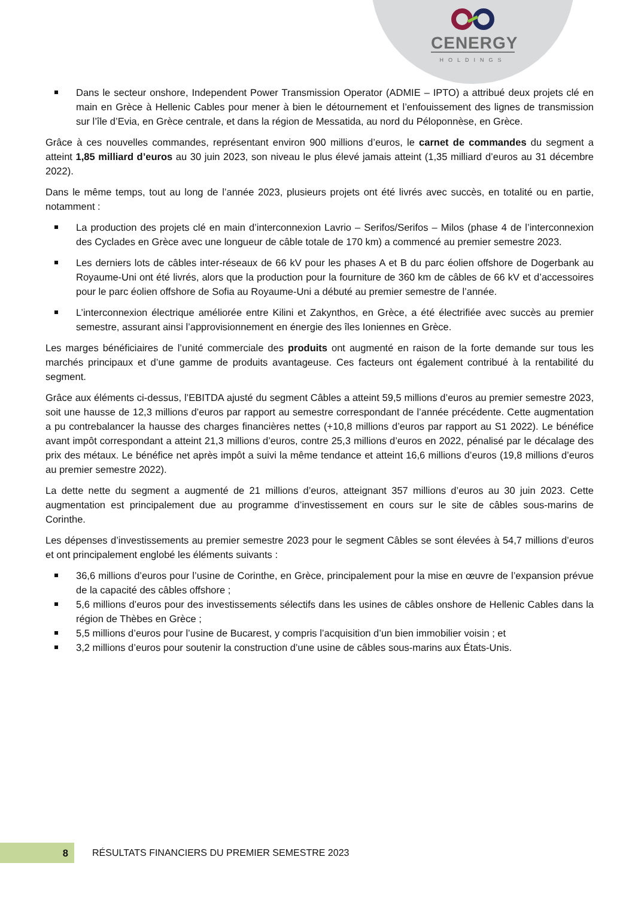CENERGY
HOLDINGS
Dans le secteur onshore, Independent Power Transmission Operator (ADMIE – IPTO) a attribué deux projets clé en main en Grèce à Hellenic Cables pour mener à bien le détournement et l’enfouissement des lignes de transmission sur l’île d’Evia, en Grèce centrale, et dans la région de Messatida, au nord du Péloponnèse, en Grèce.
Grâce à ces nouvelles commandes, représentant environ 900 millions d’euros, le carnet de commandes du segment a atteint 1,85 milliard d’euros au 30 juin 2023, son niveau le plus élevé jamais atteint (1,35 milliard d’euros au 31 décembre 2022).
Dans le même temps, tout au long de l’année 2023, plusieurs projets ont été livrés avec succès, en totalité ou en partie, notamment :
La production des projets clé en main d’interconnexion Lavrio – Serifos/Serifos – Milos (phase 4 de l’interconnexion des Cyclades en Grèce avec une longueur de câble totale de 170 km) a commencé au premier semestre 2023.
Les derniers lots de câbles inter-réseaux de 66 kV pour les phases A et B du parc éolien offshore de Dogerbank au Royaume-Uni ont été livrés, alors que la production pour la fourniture de 360 km de câbles de 66 kV et d’accessoires pour le parc éolien offshore de Sofia au Royaume-Uni a débuté au premier semestre de l’année.
L’interconnexion électrique améliorée entre Kilini et Zakynthos, en Grèce, a été électrifiée avec succès au premier semestre, assurant ainsi l’approvisionnement en énergie des îles Ioniennes en Grèce.
Les marges bénéficiaires de l’unité commerciale des produits ont augmenté en raison de la forte demande sur tous les marchés principaux et d’une gamme de produits avantageuse. Ces facteurs ont également contribué à la rentabilité du segment.
Grâce aux éléments ci-dessus, l’EBITDA ajusté du segment Câbles a atteint 59,5 millions d’euros au premier semestre 2023, soit une hausse de 12,3 millions d’euros par rapport au semestre correspondant de l’année précédente. Cette augmentation a pu contrebalancer la hausse des charges financières nettes (+10,8 millions d’euros par rapport au S1 2022). Le bénéfice avant impôt correspondant a atteint 21,3 millions d’euros, contre 25,3 millions d’euros en 2022, pénalisé par le décalage des prix des métaux. Le bénéfice net après impôt a suivi la même tendance et atteint 16,6 millions d’euros (19,8 millions d’euros au premier semestre 2022).
La dette nette du segment a augmenté de 21 millions d’euros, atteignant 357 millions d’euros au 30 juin 2023. Cette augmentation est principalement due au programme d’investissement en cours sur le site de câbles sous-marins de Corinthe.
Les dépenses d’investissements au premier semestre 2023 pour le segment Câbles se sont élevées à 54,7 millions d’euros et ont principalement englobé les éléments suivants :
36,6 millions d’euros pour l’usine de Corinthe, en Grèce, principalement pour la mise en œuvre de l’expansion prévue de la capacité des câbles offshore ;
5,6 millions d’euros pour des investissements sélectifs dans les usines de câbles onshore de Hellenic Cables dans la région de Thèbes en Grèce ;
5,5 millions d’euros pour l’usine de Bucarest, y compris l’acquisition d’un bien immobilier voisin ; et
3,2 millions d’euros pour soutenir la construction d’une usine de câbles sous-marins aux États-Unis.
8
RÉSULTATS FINANCIERS DU PREMIER SEMESTRE 2023